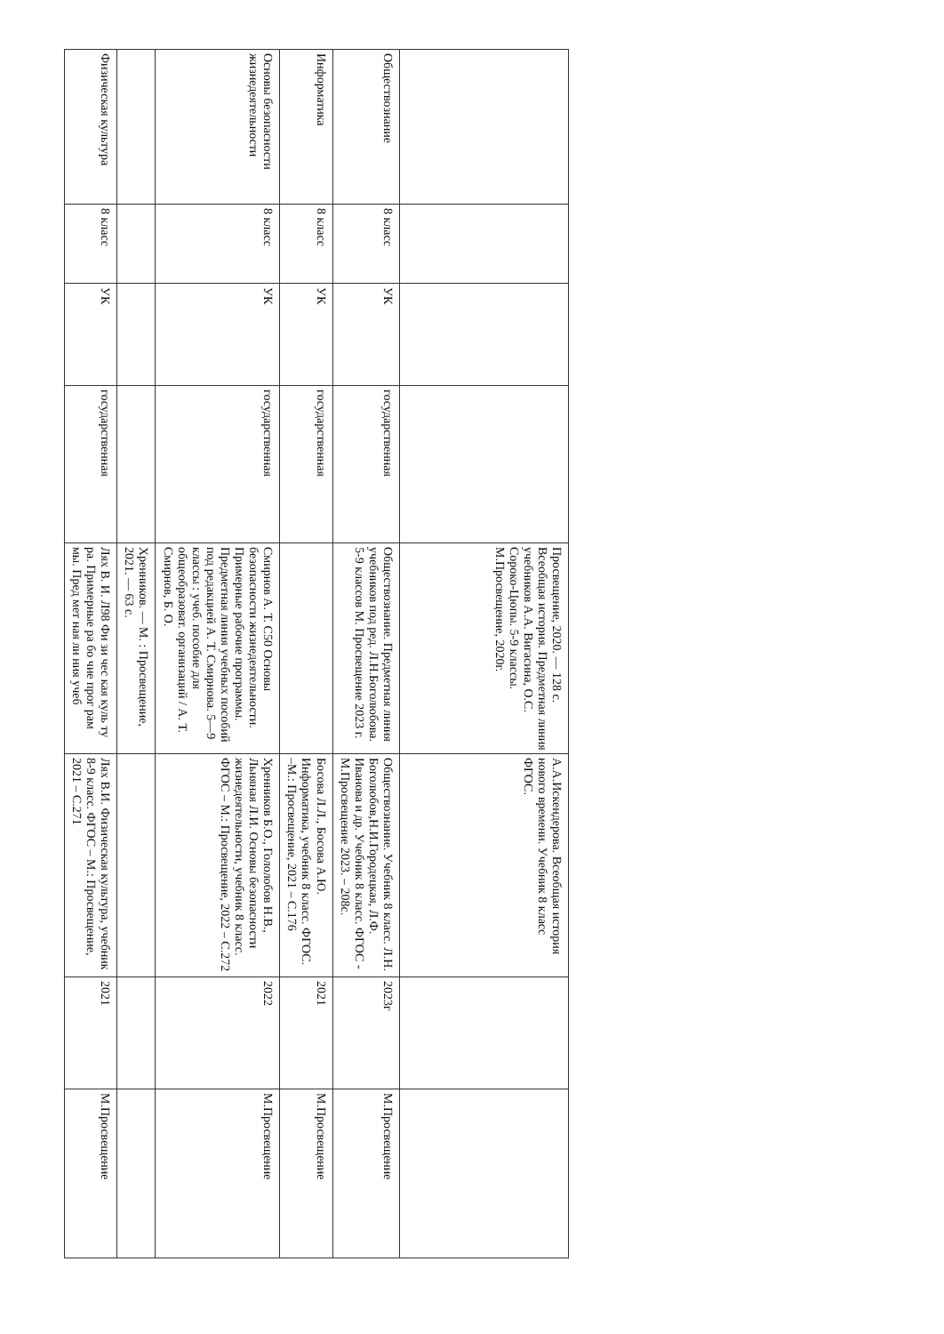| | | | | Просвещение, 2020. — 128 с. Всеобщая история. Предметная линия учебников А.А. Вигасина, О.С. Сороко-Цюпы. 5-9 классы. М.Просвещение, 2020г. | А.А.Искендерова. Всеобщая история нового времени. Учебник 8 класс ФГОС. | | |
| Обществознание | 8 класс | УК | государственная | Обществознание. Предметная линия учебников под ред. Л.Н.Боголюбова. 5-9 классов М. Просвещение 2023 г. | Обществознание. Учебник 8 класс. Л.Н. Боголюбов,Н.И.Городецкая, Л.Ф. Иванова и др. Учебник 8 класс. ФГОС - М.Просвещение 2023. – 208с. | 2023г | М.Просвещение |
| Информатика | 8 класс | УК | государственная | | Босова Л.Л., Босова А.Ю. Информатика, учебник 8 класс. ФГОС. –М.: Просвещение, 2021 – С.176 | 2021 | М.Просвещение |
| Основы безопасности жизнедеятельности | 8 класс | УК | государственная | Смирнов А. Т. С50 Основы безопасности жизнедеятельности. Примерные рабочие программы. Предметная линия учебных пособий под редакцией А. Т. Смирнова. 5—9 классы : учеб. пособие для общеобразоват. организаций / А. Т. Смирнов, Б. О. | Хренников Б.О., Гололобов Н.В., Льняная Л.И. Основы безопасности жизнедеятельности, учебник 8 класс. ФГОС – М.: Просвещение, 2022 – С.272 | 2022 | М.Просвещение |
| | | | | Хренников. — М. : Просвещение, 2021. — 63 с. | | | |
| Физическая культура | 8 класс | УК | государственная | Лях В. И. Л98 Фи зи чес кая куль ту ра. Примерные ра бо чие прог рам мы. Пред мет ная ли ния учеб | Лях В.И. Физическая культура, учебник 8-9 класс. ФГОС – М.: Просвещение, 2021 – С.271 | 2021 | М.Просвещение |